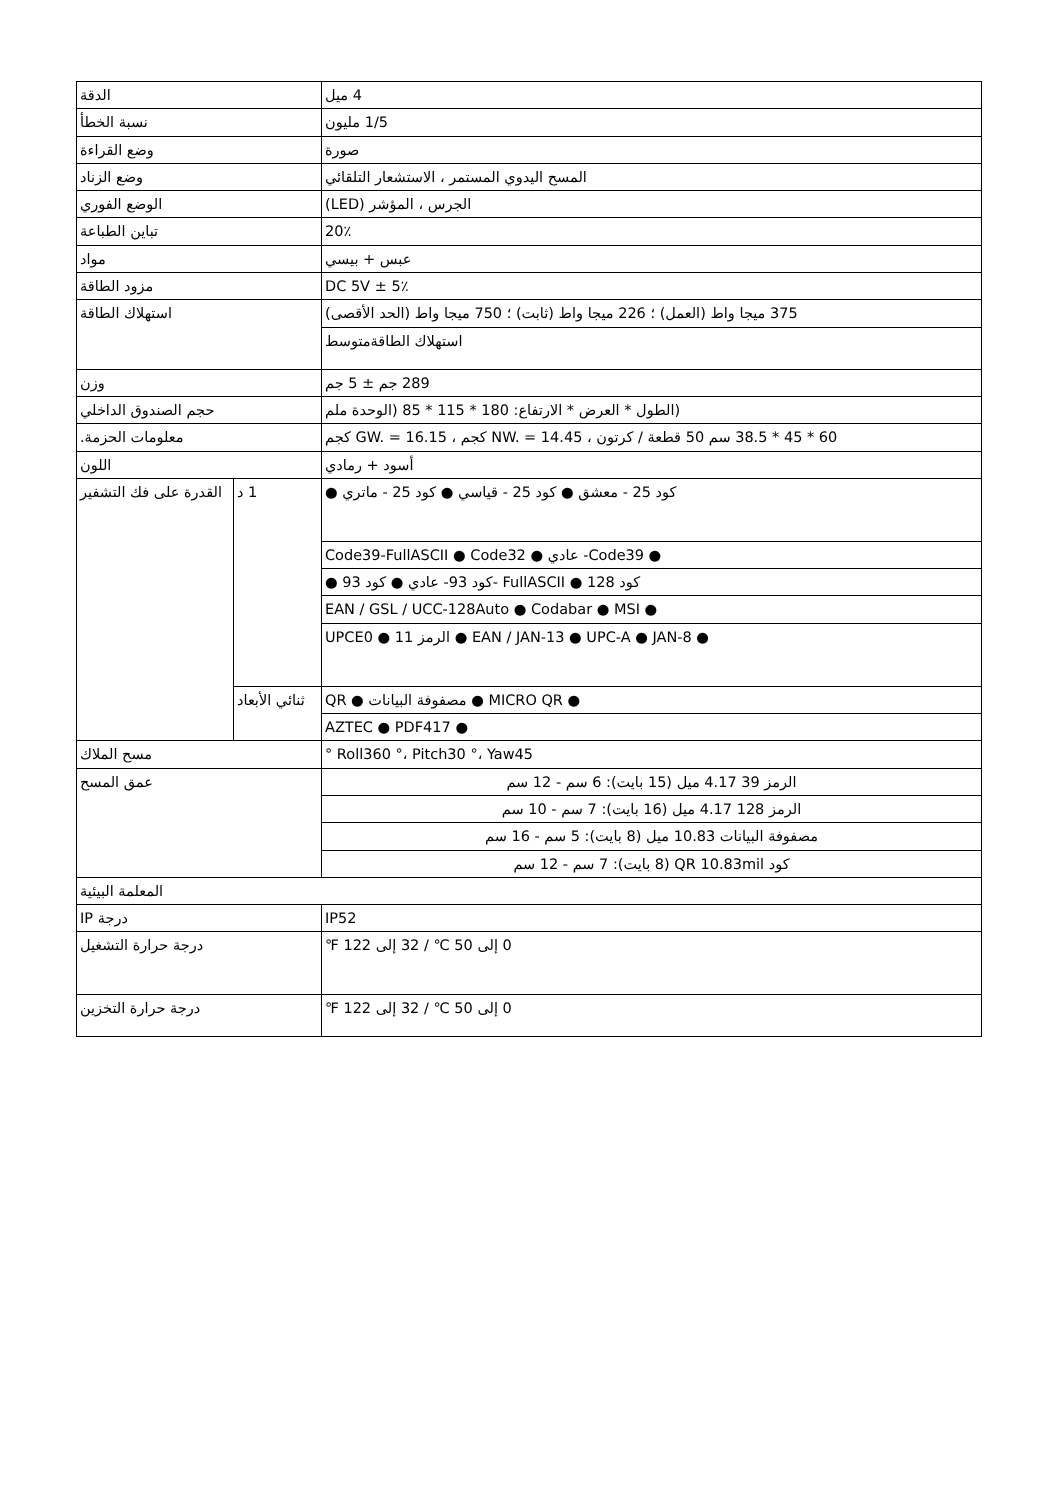| الدقة | | 4 ميل |
| نسبة الخطأ | | 1/5 مليون |
| وضع القراءة | | صورة |
| وضع الزناد | | المسح اليدوي المستمر ، الاستشعار التلقائي |
| الوضع الفوري | | الجرس ، المؤشر (LED) |
| تباين الطباعة | | 20٪ |
| مواد | | عبس + بيسي |
| مزود الطاقة | | DC 5V ± 5٪ |
| استهلاك الطاقة | | 375 ميجا واط (العمل) ؛ 226 ميجا واط (ثابت) ؛ 750 ميجا واط (الحد الأقصى) |
| | | استهلاك الطاقةمتوسط |
| وزن | | 289 جم ± 5 جم |
| حجم الصندوق الداخلي | | (الطول * العرض * الارتفاع: 180 * 115 * 85 (الوحدة ملم |
| معلومات الحزمة. | | 60 * 45 * 38.5 سم 50 قطعة / كرتون ، NW. = 14.45 كجم ، GW. = 16.15 كجم |
| اللون | | أسود + رمادي |
| القدرة على فك التشفير | 1 د | كود 25 - معشق ● كود 25 - قياسي ● كود 25 - ماتري ● |
| | | ● Code39- عادي ● Code39-FullASCII ● Code32 |
| | | كود 128 ● FullASCII -كود 93- عادي ● كود 93 ● |
| | | ● EAN / GSL / UCC-128Auto ● Codabar ● MSI |
| | | ● EAN / JAN-13 ● UPC-A ● JAN-8 ● الرمز 11 ● UPCE0 |
| | ثنائي الأبعاد | ● MICRO QR ● مصفوفة البيانات ● QR |
| | | ● AZTEC ● PDF417 |
| مسح الملاك | | Roll360 °، Pitch30 °، Yaw45 ° |
| عمق المسح | | الرمز 39 4.17 ميل (15 بايت): 6 سم - 12 سم |
| | | الرمز 128 4.17 ميل (16 بايت): 7 سم - 10 سم |
| | | مصفوفة البيانات 10.83 ميل (8 بايت): 5 سم - 16 سم |
| | | كود QR 10.83mil (8 بايت): 7 سم - 12 سم |
| المعلمة البيئية | | |
| درجة IP | | IP52 |
| درجة حرارة التشغيل | | 0 إلى 50 ℃ / 32 إلى 122 ℉ |
| درجة حرارة التخزين | | 0 إلى 50 ℃ / 32 إلى 122 ℉ |